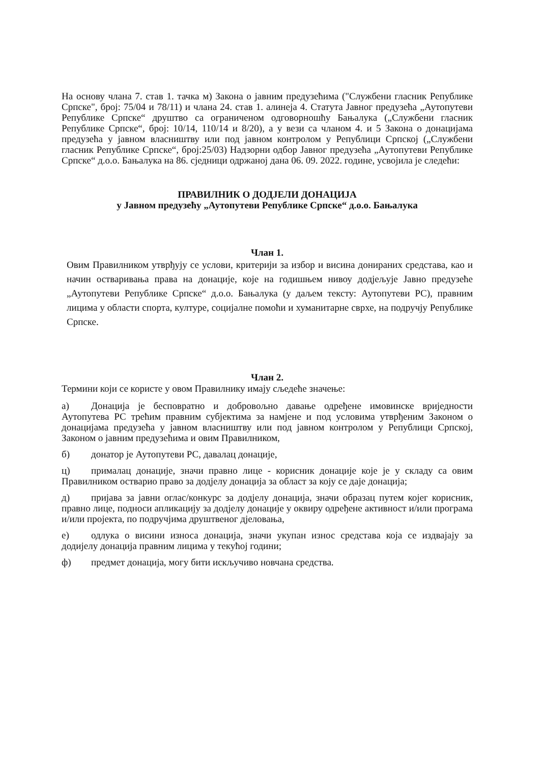На основу члана 7. став 1. тачка м) Закона о јавним предузећима ("Службени гласник Републике Српске", број: 75/04 и 78/11) и члана 24. став 1. алинеја 4. Статута Јавног предузећа „Аутопутеви Републике Српске“ друштво са ограниченом одговорношћу Бањалука („Службени гласник Републике Српске“, број: 10/14, 110/14 и 8/20), а у вези са чланом 4. и 5 Закона о донацијама предузећа у јавном власништву или под јавном контролом у Републици Српској („Службени гласник Републике Српске“, број:25/03) Надзорни одбор Јавног предузећа „Аутопутеви Републике Српске“ д.о.о. Бањалука на 86. сједници одржаној дана 06. 09. 2022. године, усвојила је следећи:
ПРАВИЛНИК О ДОДЈЕЛИ ДОНАЦИЈА
у Јавном предузећу „Аутопутеви Републике Српске“ д.о.о. Бањалука
Члан 1.
Овим Правилником утврђују се услови, критерији за избор и висина донираних средстава, као и начин остваривања права на донације, које на годишњем нивоу додјељује Јавно предузеће „Аутопутеви Републике Српске“ д.о.о. Бањалука (у даљем тексту: Аутопутеви РС), правним лицима у области спорта, културе, социјалне помоћи и хуманитарне сврхе, на подручју Републике Српске.
Члан 2.
Термини који се користе у овом Правилнику имају сљедеће значење:
а) Донација је бесповратно и добровољно давање одређене имовинске вриједности Аутопутева РС трећим правним субјектима за намјене и под условима утврђеним Законом о донацијама предузећа у јавном власништву или под јавном контролом у Републици Српској, Законом о јавним предузећима и овим Правилником,
б) донатор је Аутопутеви РС, давалац донације,
ц) прималац донације, значи правно лице - корисник донације које је у складу са овим Правилником остварио право за додјелу донација за област за коју се даје донација;
д) пријава за јавни оглас/конкурс за додјелу донација, значи образац путем којег корисник, правно лице, подноси апликацију за додјелу донације у оквиру одређене активност и/или програма и/или пројекта, по подручјима друштвеног дјеловања,
е) одлука о висини износа донација, значи укупан износ средстава која се издвајају за додијелу донација правним лицима у текућој години;
ф) предмет донација, могу бити искључиво новчана средства.